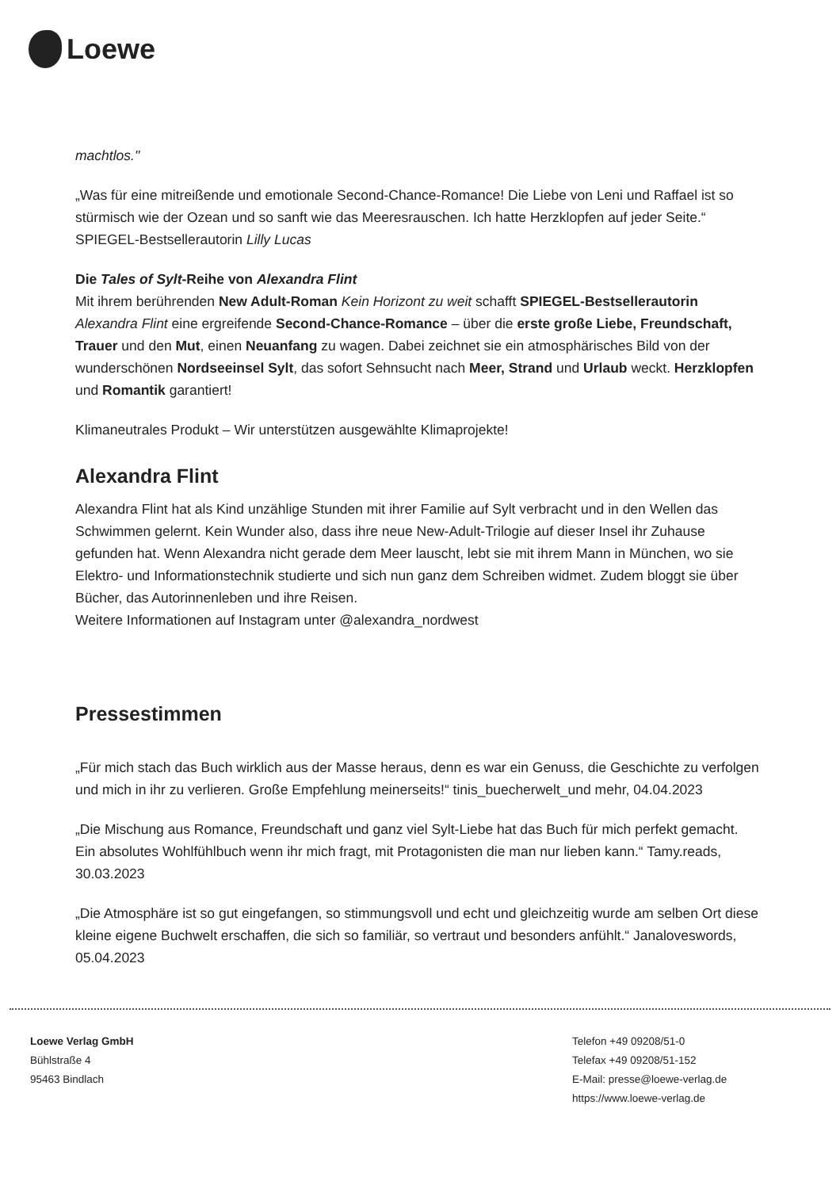Loewe
machtlos."
„Was für eine mitreißende und emotionale Second-Chance-Romance! Die Liebe von Leni und Raffael ist so stürmisch wie der Ozean und so sanft wie das Meeresrauschen. Ich hatte Herzklopfen auf jeder Seite.“
SPIEGEL-Bestsellerautorin Lilly Lucas
Die Tales of Sylt-Reihe von Alexandra Flint
Mit ihrem berührenden New Adult-Roman Kein Horizont zu weit schafft SPIEGEL-Bestsellerautorin Alexandra Flint eine ergreifende Second-Chance-Romance – über die erste große Liebe, Freundschaft, Trauer und den Mut, einen Neuanfang zu wagen. Dabei zeichnet sie ein atmosphärisches Bild von der wunderschönen Nordseeinsel Sylt, das sofort Sehnsucht nach Meer, Strand und Urlaub weckt. Herzklopfen und Romantik garantiert!
Klimaneutrales Produkt – Wir unterstützen ausgewählte Klimaprojekte!
Alexandra Flint
Alexandra Flint hat als Kind unzählige Stunden mit ihrer Familie auf Sylt verbracht und in den Wellen das Schwimmen gelernt. Kein Wunder also, dass ihre neue New-Adult-Trilogie auf dieser Insel ihr Zuhause gefunden hat. Wenn Alexandra nicht gerade dem Meer lauscht, lebt sie mit ihrem Mann in München, wo sie Elektro- und Informationstechnik studierte und sich nun ganz dem Schreiben widmet. Zudem bloggt sie über Bücher, das Autorinnenleben und ihre Reisen.
Weitere Informationen auf Instagram unter @alexandra_nordwest
Pressestimmen
„Für mich stach das Buch wirklich aus der Masse heraus, denn es war ein Genuss, die Geschichte zu verfolgen und mich in ihr zu verlieren. Große Empfehlung meinerseits!“ tinis_buecherwelt_und mehr, 04.04.2023
„Die Mischung aus Romance, Freundschaft und ganz viel Sylt-Liebe hat das Buch für mich perfekt gemacht. Ein absolutes Wohlfühlbuch wenn ihr mich fragt, mit Protagonisten die man nur lieben kann.“ Tamy.reads, 30.03.2023
„Die Atmosphäre ist so gut eingefangen, so stimmungsvoll und echt und gleichzeitig wurde am selben Ort diese kleine eigene Buchwelt erschaffen, die sich so familiär, so vertraut und besonders anfühlt.“ Janaloveswords, 05.04.2023
Loewe Verlag GmbH
Bühlstraße 4
95463 Bindlach
Telefon +49 09208/51-0
Telefax +49 09208/51-152
E-Mail: presse@loewe-verlag.de
https://www.loewe-verlag.de